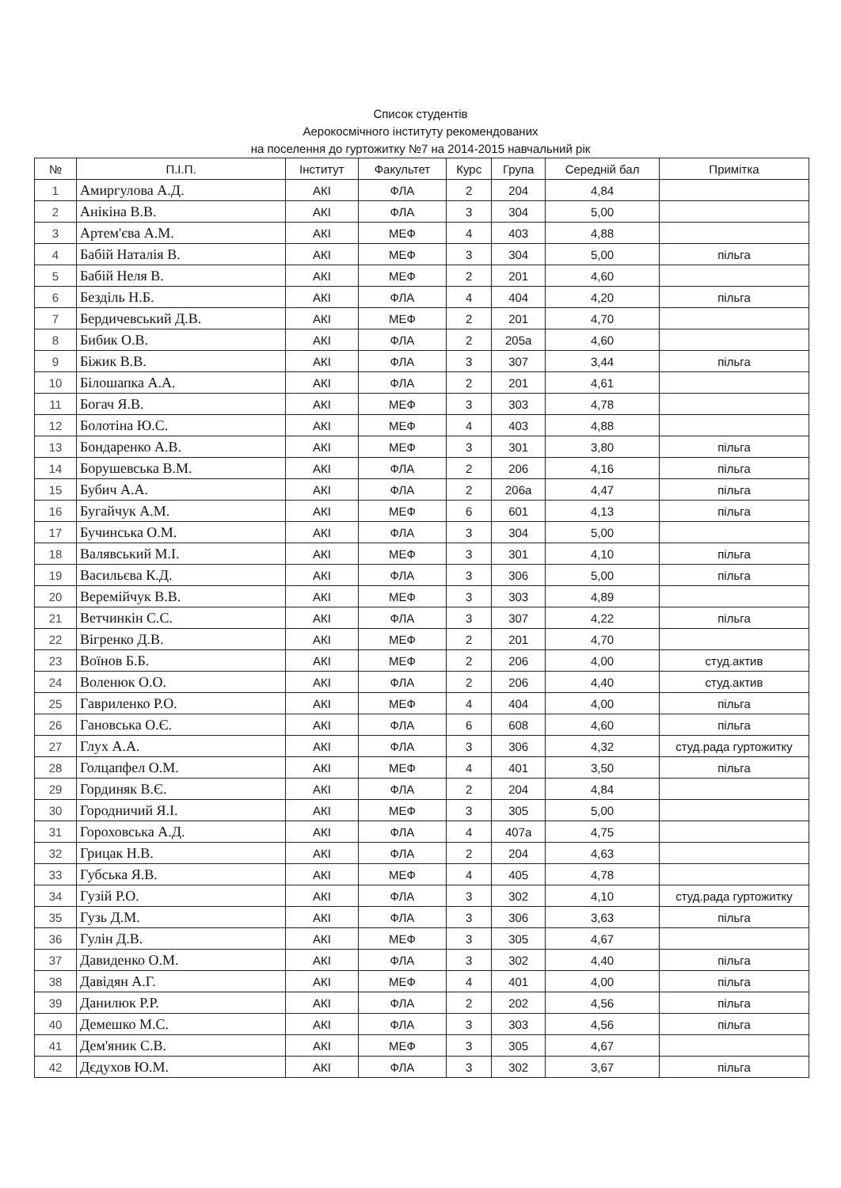Список студентів
Аерокосмічного інституту рекомендованих
на поселення до гуртожитку №7 на 2014-2015 навчальний рік
| № | П.І.П. | Інститут | Факультет | Курс | Група | Середній бал | Примітка |
| --- | --- | --- | --- | --- | --- | --- | --- |
| 1 | Амиргулова А.Д. | АКІ | ФЛА | 2 | 204 | 4,84 | |
| 2 | Анікіна В.В. | АКІ | ФЛА | 3 | 304 | 5,00 | |
| 3 | Артем'єва А.М. | АКІ | МЕФ | 4 | 403 | 4,88 | |
| 4 | Бабій Наталія В. | АКІ | МЕФ | 3 | 304 | 5,00 | пільга |
| 5 | Бабій Неля В. | АКІ | МЕФ | 2 | 201 | 4,60 | |
| 6 | Безділь Н.Б. | АКІ | ФЛА | 4 | 404 | 4,20 | пільга |
| 7 | Бердичевський Д.В. | АКІ | МЕФ | 2 | 201 | 4,70 | |
| 8 | Бибик О.В. | АКІ | ФЛА | 2 | 205а | 4,60 | |
| 9 | Біжик В.В. | АКІ | ФЛА | 3 | 307 | 3,44 | пільга |
| 10 | Білошапка А.А. | АКІ | ФЛА | 2 | 201 | 4,61 | |
| 11 | Богач Я.В. | АКІ | МЕФ | 3 | 303 | 4,78 | |
| 12 | Болотіна Ю.С. | АКІ | МЕФ | 4 | 403 | 4,88 | |
| 13 | Бондаренко А.В. | АКІ | МЕФ | 3 | 301 | 3,80 | пільга |
| 14 | Борушевська В.М. | АКІ | ФЛА | 2 | 206 | 4,16 | пільга |
| 15 | Бубич А.А. | АКІ | ФЛА | 2 | 206а | 4,47 | пільга |
| 16 | Бугайчук А.М. | АКІ | МЕФ | 6 | 601 | 4,13 | пільга |
| 17 | Бучинська О.М. | АКІ | ФЛА | 3 | 304 | 5,00 | |
| 18 | Валявський М.І. | АКІ | МЕФ | 3 | 301 | 4,10 | пільга |
| 19 | Васильєва К.Д. | АКІ | ФЛА | 3 | 306 | 5,00 | пільга |
| 20 | Веремійчук В.В. | АКІ | МЕФ | 3 | 303 | 4,89 | |
| 21 | Ветчинкін С.С. | АКІ | ФЛА | 3 | 307 | 4,22 | пільга |
| 22 | Вігренко Д.В. | АКІ | МЕФ | 2 | 201 | 4,70 | |
| 23 | Воїнов Б.Б. | АКІ | МЕФ | 2 | 206 | 4,00 | студ.актив |
| 24 | Воленюк О.О. | АКІ | ФЛА | 2 | 206 | 4,40 | студ.актив |
| 25 | Гавриленко Р.О. | АКІ | МЕФ | 4 | 404 | 4,00 | пільга |
| 26 | Гановська О.Є. | АКІ | ФЛА | 6 | 608 | 4,60 | пільга |
| 27 | Глух А.А. | АКІ | ФЛА | 3 | 306 | 4,32 | студ.рада гуртожитку |
| 28 | Голцапфел О.М. | АКІ | МЕФ | 4 | 401 | 3,50 | пільга |
| 29 | Гординяк В.Є. | АКІ | ФЛА | 2 | 204 | 4,84 | |
| 30 | Городничий Я.І. | АКІ | МЕФ | 3 | 305 | 5,00 | |
| 31 | Гороховська А.Д. | АКІ | ФЛА | 4 | 407а | 4,75 | |
| 32 | Грицак Н.В. | АКІ | ФЛА | 2 | 204 | 4,63 | |
| 33 | Губська Я.В. | АКІ | МЕФ | 4 | 405 | 4,78 | |
| 34 | Гузій Р.О. | АКІ | ФЛА | 3 | 302 | 4,10 | студ.рада гуртожитку |
| 35 | Гузь Д.М. | АКІ | ФЛА | 3 | 306 | 3,63 | пільга |
| 36 | Гулін Д.В. | АКІ | МЕФ | 3 | 305 | 4,67 | |
| 37 | Давиденко О.М. | АКІ | ФЛА | 3 | 302 | 4,40 | пільга |
| 38 | Давідян А.Г. | АКІ | МЕФ | 4 | 401 | 4,00 | пільга |
| 39 | Данилюк Р.Р. | АКІ | ФЛА | 2 | 202 | 4,56 | пільга |
| 40 | Демешко М.С. | АКІ | ФЛА | 3 | 303 | 4,56 | пільга |
| 41 | Дем'яник С.В. | АКІ | МЕФ | 3 | 305 | 4,67 | |
| 42 | Дєдухов Ю.М. | АКІ | ФЛА | 3 | 302 | 3,67 | пільга |